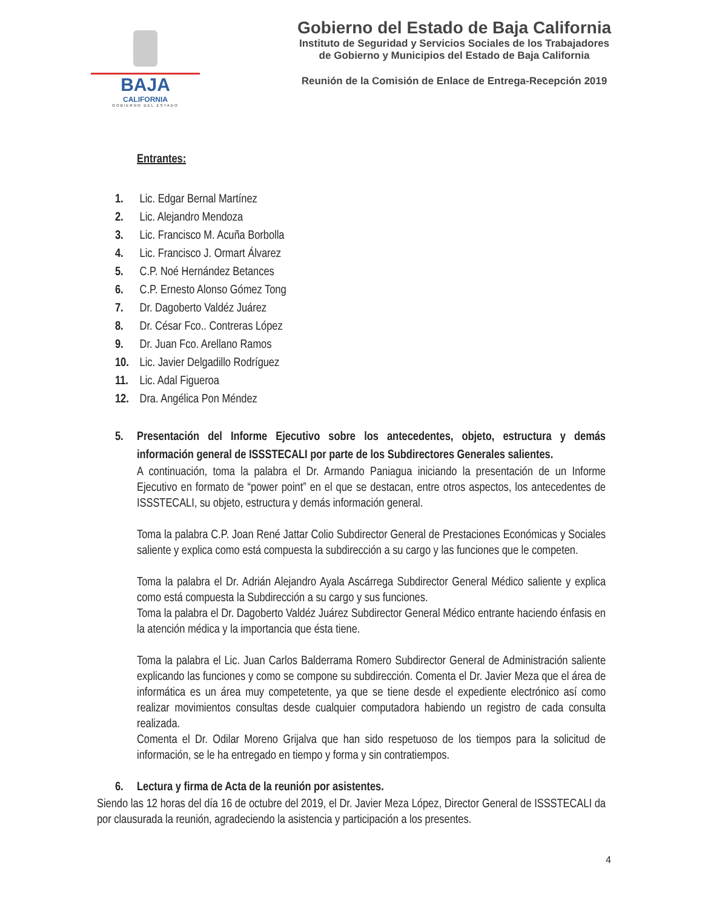BAJA
CALIFORNIA
GOBIERNO DEL ESTADO
Gobierno del Estado de Baja California
Instituto de Seguridad y Servicios Sociales de los Trabajadores
de Gobierno y Municipios del Estado de Baja California
Reunión de la Comisión de Enlace de Entrega-Recepción 2019
Entrantes:
1. Lic. Edgar Bernal Martínez
2. Lic. Alejandro Mendoza
3. Lic. Francisco M. Acuña Borbolla
4. Lic. Francisco J. Ormart Álvarez
5. C.P. Noé Hernández Betances
6. C.P. Ernesto Alonso Gómez Tong
7. Dr. Dagoberto Valdéz Juárez
8. Dr. César Fco.. Contreras López
9. Dr. Juan Fco. Arellano Ramos
10. Lic. Javier Delgadillo Rodríguez
11. Lic. Adal Figueroa
12. Dra. Angélica Pon Méndez
5. Presentación del Informe Ejecutivo sobre los antecedentes, objeto, estructura y demás información general de ISSSTECALI por parte de los Subdirectores Generales salientes.
A continuación, toma la palabra el Dr. Armando Paniagua iniciando la presentación de un Informe Ejecutivo en formato de “power point” en el que se destacan, entre otros aspectos, los antecedentes de ISSSTECALI, su objeto, estructura y demás información general.
Toma la palabra C.P. Joan René Jattar Colio Subdirector General de Prestaciones Económicas y Sociales saliente y explica como está compuesta la subdirección a su cargo y las funciones que le competen.
Toma la palabra el Dr. Adrián Alejandro Ayala Ascárrega Subdirector General Médico saliente y explica como está compuesta la Subdirección a su cargo y sus funciones.
Toma la palabra el Dr. Dagoberto Valdéz Juárez Subdirector General Médico entrante haciendo énfasis en la atención médica y la importancia que ésta tiene.
Toma la palabra el Lic. Juan Carlos Balderrama Romero Subdirector General de Administración saliente explicando las funciones y como se compone su subdirección. Comenta el Dr. Javier Meza que el área de informática es un área muy competetente, ya que se tiene desde el expediente electrónico así como realizar movimientos consultas desde cualquier computadora habiendo un registro de cada consulta realizada.
Comenta el Dr. Odilar Moreno Grijalva que han sido respetuoso de los tiempos para la solicitud de información, se le ha entregado en tiempo y forma y sin contratiempos.
6. Lectura y firma de Acta de la reunión por asistentes.
Siendo las 12 horas del día 16 de octubre del 2019, el Dr. Javier Meza López, Director General de ISSSTECALI da por clausurada la reunión, agradeciendo la asistencia y participación a los presentes.
4